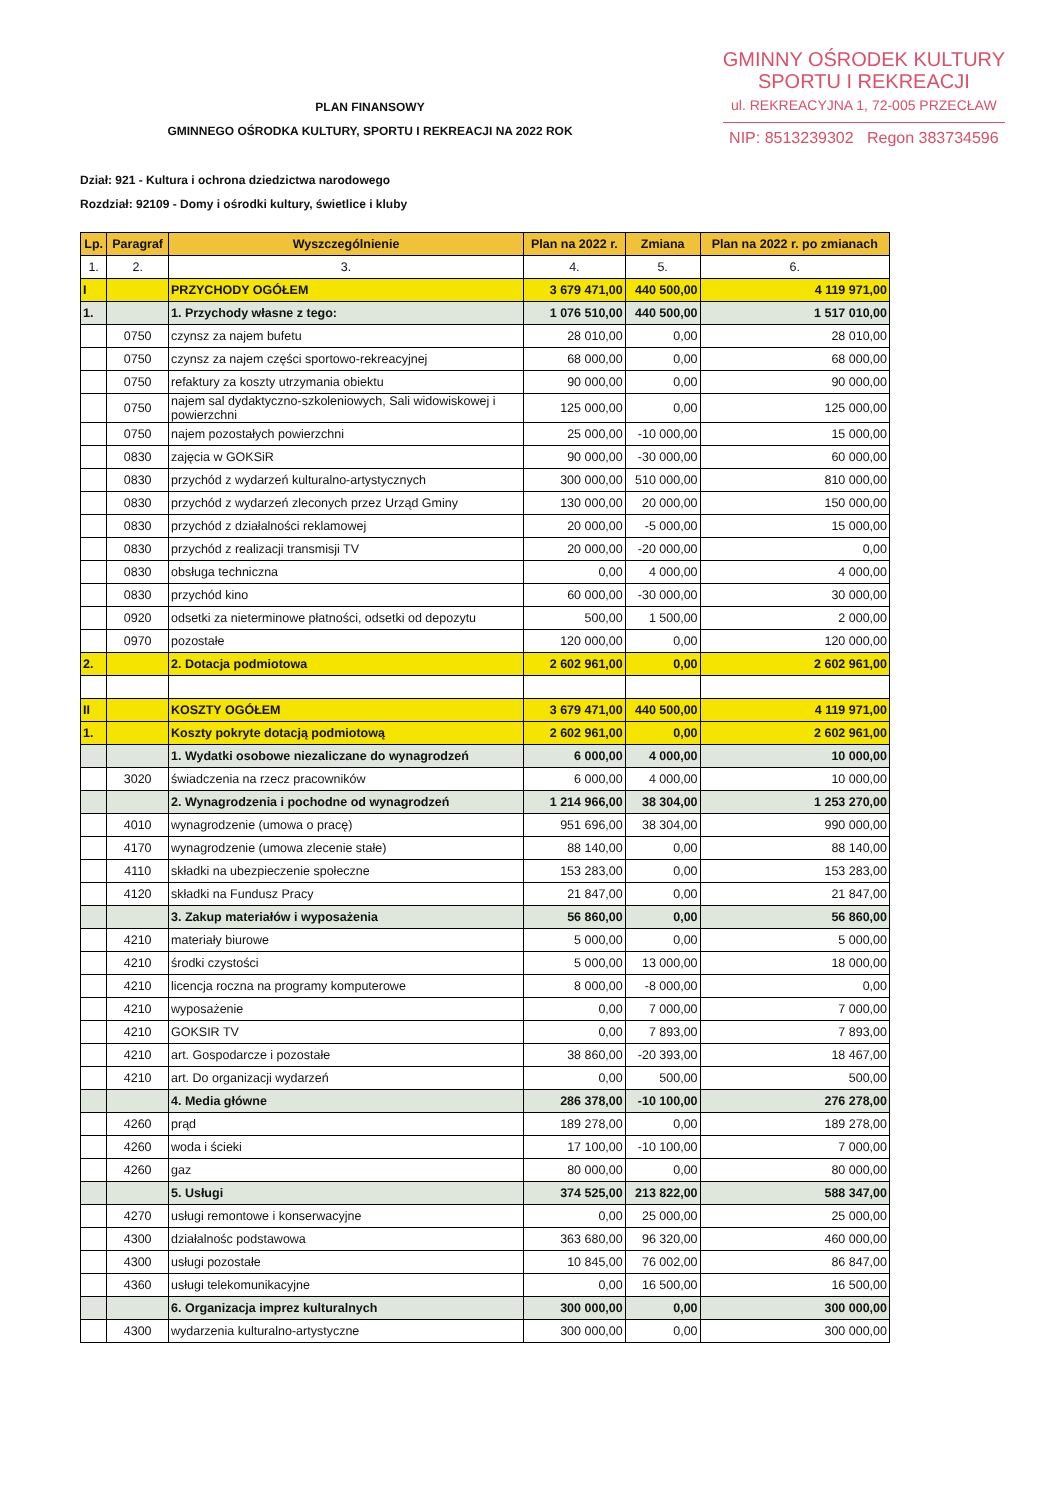GMINNY OŚRODEK KULTURY
SPORTU I REKREACJI
ul. REKREACYJNA 1, 72-005 PRZECŁAW
NIP: 8513239302 Regon 383734596
PLAN FINANSOWY
GMINNEGO OŚRODKA KULTURY, SPORTU I REKREACJI NA 2022 ROK
Dział: 921 - Kultura i ochrona dziedzictwa narodowego
Rozdział: 92109 - Domy i ośrodki kultury, świetlice i kluby
| Lp. | Paragraf | Wyszczególnienie | Plan na 2022 r. | Zmiana | Plan na 2022 r. po zmianach |
| --- | --- | --- | --- | --- | --- |
| 1. | 2. | 3. | 4. | 5. | 6. |
| I | | PRZYCHODY OGÓŁEM | 3 679 471,00 | 440 500,00 | 4 119 971,00 |
| 1. | | 1. Przychody własne z tego: | 1 076 510,00 | 440 500,00 | 1 517 010,00 |
| | 0750 | czynsz za najem bufetu | 28 010,00 | 0,00 | 28 010,00 |
| | 0750 | czynsz za najem części sportowo-rekreacyjnej | 68 000,00 | 0,00 | 68 000,00 |
| | 0750 | refaktury za koszty utrzymania obiektu | 90 000,00 | 0,00 | 90 000,00 |
| | 0750 | najem sal dydaktyczno-szkoleniowych, Sali widowiskowej i powierzchni | 125 000,00 | 0,00 | 125 000,00 |
| | 0750 | najem pozostałych powierzchni | 25 000,00 | -10 000,00 | 15 000,00 |
| | 0830 | zajęcia w GOKSiR | 90 000,00 | -30 000,00 | 60 000,00 |
| | 0830 | przychód z wydarzeń kulturalno-artystycznych | 300 000,00 | 510 000,00 | 810 000,00 |
| | 0830 | przychód z wydarzeń zleconych przez Urząd Gminy | 130 000,00 | 20 000,00 | 150 000,00 |
| | 0830 | przychód z działalności reklamowej | 20 000,00 | -5 000,00 | 15 000,00 |
| | 0830 | przychód z realizacji transmisji TV | 20 000,00 | -20 000,00 | 0,00 |
| | 0830 | obsługa techniczna | 0,00 | 4 000,00 | 4 000,00 |
| | 0830 | przychód kino | 60 000,00 | -30 000,00 | 30 000,00 |
| | 0920 | odsetki za nieterminowe płatności, odsetki od depozytu | 500,00 | 1 500,00 | 2 000,00 |
| | 0970 | pozostałe | 120 000,00 | 0,00 | 120 000,00 |
| 2. | | 2. Dotacja podmiotowa | 2 602 961,00 | 0,00 | 2 602 961,00 |
| II | | KOSZTY OGÓŁEM | 3 679 471,00 | 440 500,00 | 4 119 971,00 |
| 1. | | Koszty pokryte dotacją podmiotową | 2 602 961,00 | 0,00 | 2 602 961,00 |
| | | 1. Wydatki osobowe niezaliczane do wynagrodzeń | 6 000,00 | 4 000,00 | 10 000,00 |
| | 3020 | świadczenia na rzecz pracowników | 6 000,00 | 4 000,00 | 10 000,00 |
| | | 2. Wynagrodzenia i pochodne od wynagrodzeń | 1 214 966,00 | 38 304,00 | 1 253 270,00 |
| | 4010 | wynagrodzenie (umowa o pracę) | 951 696,00 | 38 304,00 | 990 000,00 |
| | 4170 | wynagrodzenie (umowa zlecenie stałe) | 88 140,00 | 0,00 | 88 140,00 |
| | 4110 | składki na ubezpieczenie społeczne | 153 283,00 | 0,00 | 153 283,00 |
| | 4120 | składki na Fundusz Pracy | 21 847,00 | 0,00 | 21 847,00 |
| | | 3. Zakup materiałów i wyposażenia | 56 860,00 | 0,00 | 56 860,00 |
| | 4210 | materiały biurowe | 5 000,00 | 0,00 | 5 000,00 |
| | 4210 | środki czystości | 5 000,00 | 13 000,00 | 18 000,00 |
| | 4210 | licencja roczna na programy komputerowe | 8 000,00 | -8 000,00 | 0,00 |
| | 4210 | wyposażenie | 0,00 | 7 000,00 | 7 000,00 |
| | 4210 | GOKSIR TV | 0,00 | 7 893,00 | 7 893,00 |
| | 4210 | art. Gospodarcze i pozostałe | 38 860,00 | -20 393,00 | 18 467,00 |
| | 4210 | art. Do organizacji wydarzeń | 0,00 | 500,00 | 500,00 |
| | | 4. Media główne | 286 378,00 | -10 100,00 | 276 278,00 |
| | 4260 | prąd | 189 278,00 | 0,00 | 189 278,00 |
| | 4260 | woda i ścieki | 17 100,00 | -10 100,00 | 7 000,00 |
| | 4260 | gaz | 80 000,00 | 0,00 | 80 000,00 |
| | | 5. Usługi | 374 525,00 | 213 822,00 | 588 347,00 |
| | 4270 | usługi remontowe i konserwacyjne | 0,00 | 25 000,00 | 25 000,00 |
| | 4300 | działalnośc podstawowa | 363 680,00 | 96 320,00 | 460 000,00 |
| | 4300 | usługi pozostałe | 10 845,00 | 76 002,00 | 86 847,00 |
| | 4360 | usługi telekomunikacyjne | 0,00 | 16 500,00 | 16 500,00 |
| | | 6. Organizacja imprez kulturalnych | 300 000,00 | 0,00 | 300 000,00 |
| | 4300 | wydarzenia kulturalno-artystyczne | 300 000,00 | 0,00 | 300 000,00 |